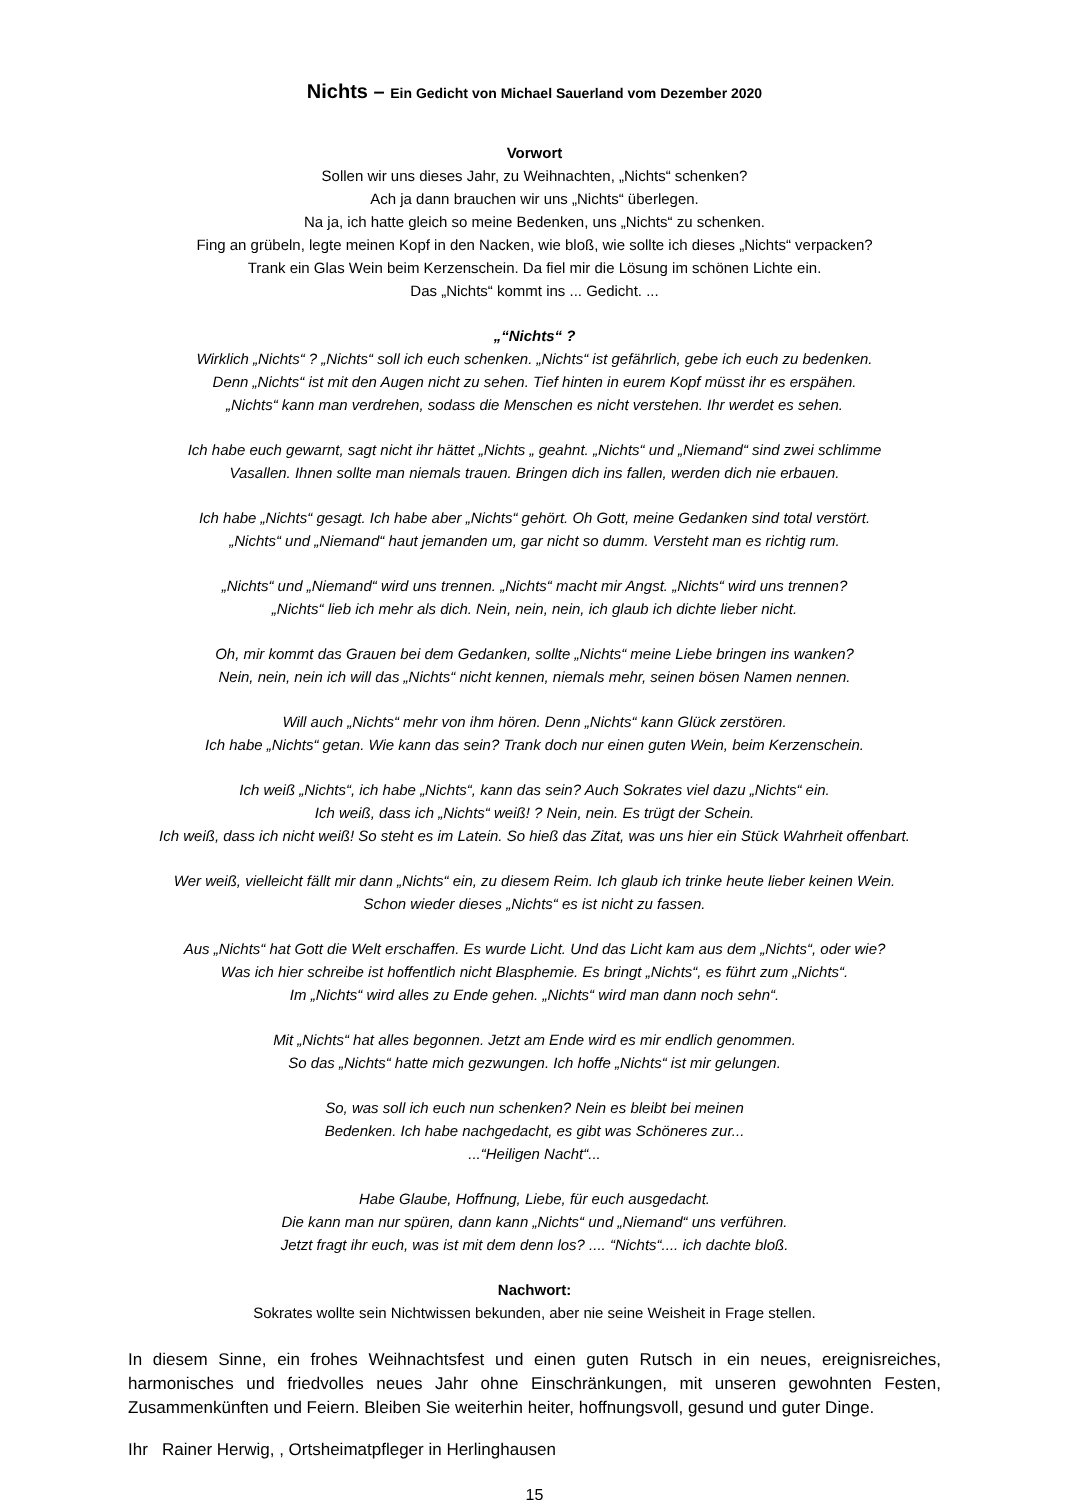Nichts – Ein Gedicht von Michael Sauerland vom Dezember 2020
Vorwort
Sollen wir uns dieses Jahr, zu Weihnachten, „Nichts“ schenken?
Ach ja dann brauchen wir uns „Nichts“ überlegen.
Na ja, ich hatte gleich so meine Bedenken, uns „Nichts“ zu schenken.
Fing an grübeln, legte meinen Kopf in den Nacken, wie bloß, wie sollte ich dieses „Nichts“ verpacken?
Trank ein Glas Wein beim Kerzenschein. Da fiel mir die Lösung im schönen Lichte ein.
Das „Nichts“ kommt ins ... Gedicht. ...
„“Nichts“ ?
Wirklich „Nichts“ ? „Nichts“ soll ich euch schenken. „Nichts“ ist gefährlich, gebe ich euch zu bedenken.
Denn „Nichts“ ist mit den Augen nicht zu sehen. Tief hinten in eurem Kopf müsst ihr es erspähen.
„Nichts“ kann man verdrehen, sodass die Menschen es nicht verstehen. Ihr werdet es sehen.
Ich habe euch gewarnt, sagt nicht ihr hättet „Nichts „ geahnt. „Nichts“ und „Niemand“ sind zwei schlimme
Vasallen. Ihnen sollte man niemals trauen. Bringen dich ins fallen, werden dich nie erbauen.
Ich habe „Nichts“ gesagt. Ich habe aber „Nichts“ gehört. Oh Gott, meine Gedanken sind total verstört.
„Nichts“ und „Niemand“ haut jemanden um, gar nicht so dumm. Versteht man es richtig rum.
„Nichts“ und „Niemand“ wird uns trennen. „Nichts“ macht mir Angst. „Nichts“ wird uns trennen?
„Nichts“ lieb ich mehr als dich. Nein, nein, nein, ich glaub ich dichte lieber nicht.
Oh, mir kommt das Grauen bei dem Gedanken, sollte „Nichts“ meine Liebe bringen ins wanken?
Nein, nein, nein ich will das „Nichts“ nicht kennen, niemals mehr, seinen bösen Namen nennen.
Will auch „Nichts“ mehr von ihm hören. Denn „Nichts“ kann Glück zerstören.
Ich habe „Nichts“ getan. Wie kann das sein? Trank doch nur einen guten Wein, beim Kerzenschein.
Ich weiß „Nichts“, ich habe „Nichts“, kann das sein? Auch Sokrates viel dazu „Nichts“ ein.
Ich weiß, dass ich „Nichts“ weiß! ? Nein, nein. Es trügt der Schein.
Ich weiß, dass ich nicht weiß! So steht es im Latein. So hieß das Zitat, was uns hier ein Stück Wahrheit offenbart.
Wer weiß, vielleicht fällt mir dann „Nichts“ ein, zu diesem Reim. Ich glaub ich trinke heute lieber keinen Wein.
Schon wieder dieses „Nichts“ es ist nicht zu fassen.
Aus „Nichts“ hat Gott die Welt erschaffen. Es wurde Licht. Und das Licht kam aus dem „Nichts“, oder wie?
Was ich hier schreibe ist hoffentlich nicht Blasphemie. Es bringt „Nichts“, es führt zum „Nichts“.
Im „Nichts“ wird alles zu Ende gehen. „Nichts“ wird man dann noch sehn“.
Mit „Nichts“ hat alles begonnen. Jetzt am Ende wird es mir endlich genommen.
So das „Nichts“ hatte mich gezwungen. Ich hoffe „Nichts“ ist mir gelungen.
So, was soll ich euch nun schenken? Nein es bleibt bei meinen
Bedenken. Ich habe nachgedacht, es gibt was Schöneres zur...
...“Heiligen Nacht“...
Habe Glaube, Hoffnung, Liebe, für euch ausgedacht.
Die kann man nur spüren, dann kann „Nichts“ und „Niemand“ uns verführen.
Jetzt fragt ihr euch, was ist mit dem denn los? .... “Nichts“.... ich dachte bloß.
Nachwort:
Sokrates wollte sein Nichtwissen bekunden, aber nie seine Weisheit in Frage stellen.
In diesem Sinne, ein frohes Weihnachtsfest und einen guten Rutsch in ein neues, ereignisreiches, harmonisches und friedvolles neues Jahr ohne Einschränkungen, mit unseren gewohnten Festen, Zusammenkünften und Feiern. Bleiben Sie weiterhin heiter, hoffnungsvoll, gesund und guter Dinge.
Ihr Rainer Herwig, , Ortsheimatpfleger in Herlinghausen
15